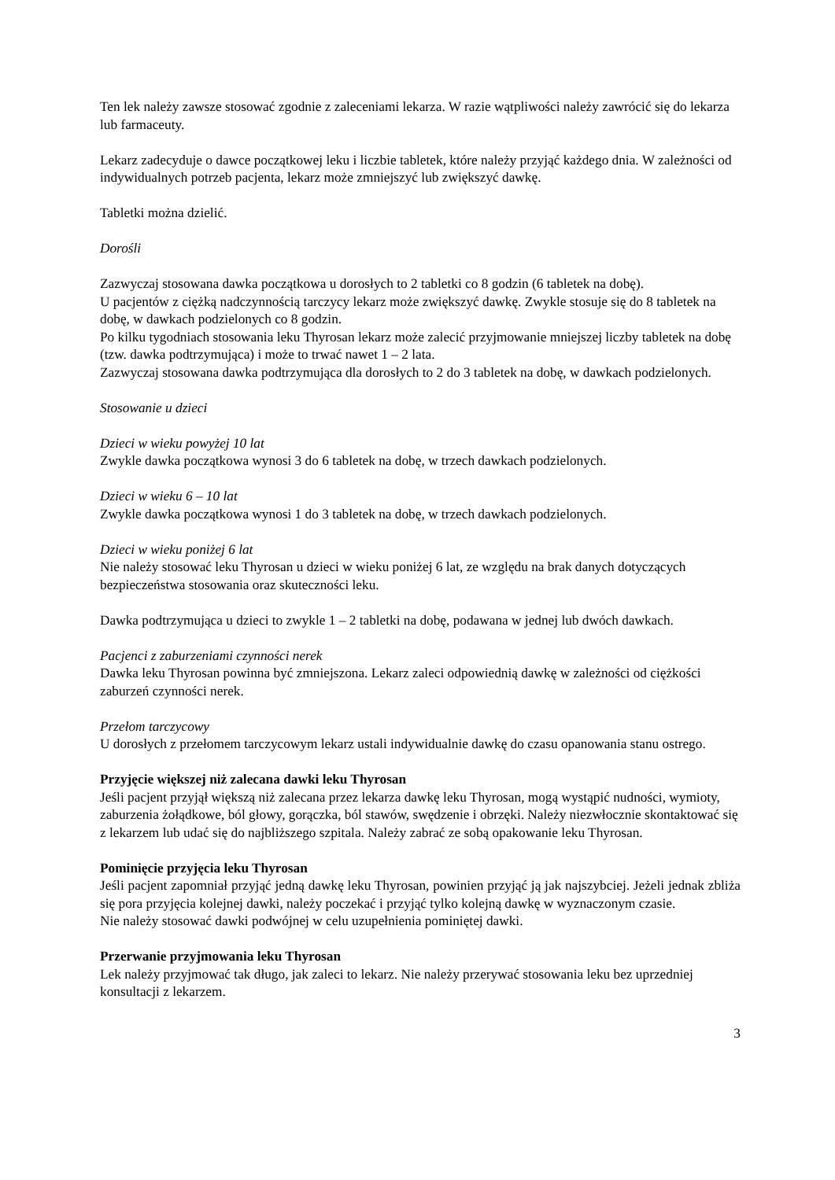Ten lek należy zawsze stosować zgodnie z zaleceniami lekarza. W razie wątpliwości należy zawrócić się do lekarza lub farmaceuty.
Lekarz zadecyduje o dawce początkowej leku i liczbie tabletek, które należy przyjąć każdego dnia. W zależności od indywidualnych potrzeb pacjenta, lekarz może zmniejszyć lub zwiększyć dawkę.
Tabletki można dzielić.
Dorośli
Zazwyczaj stosowana dawka początkowa u dorosłych to 2 tabletki co 8 godzin (6 tabletek na dobę).
U pacjentów z ciężką nadczynnością tarczycy lekarz może zwiększyć dawkę. Zwykle stosuje się do 8 tabletek na dobę, w dawkach podzielonych co 8 godzin.
Po kilku tygodniach stosowania leku Thyrosan lekarz może zalecić przyjmowanie mniejszej liczby tabletek na dobę (tzw. dawka podtrzymująca) i może to trwać nawet 1 – 2 lata.
Zazwyczaj stosowana dawka podtrzymująca dla dorosłych to 2 do 3 tabletek na dobę, w dawkach podzielonych.
Stosowanie u dzieci
Dzieci w wieku powyżej 10 lat
Zwykle dawka początkowa wynosi 3 do 6 tabletek na dobę, w trzech dawkach podzielonych.
Dzieci w wieku 6 – 10 lat
Zwykle dawka początkowa wynosi 1 do 3 tabletek na dobę, w trzech dawkach podzielonych.
Dzieci w wieku poniżej 6 lat
Nie należy stosować leku Thyrosan u dzieci w wieku poniżej 6 lat, ze względu na brak danych dotyczących bezpieczeństwa stosowania oraz skuteczności leku.
Dawka podtrzymująca u dzieci to zwykle 1 – 2 tabletki na dobę, podawana w jednej lub dwóch dawkach.
Pacjenci z zaburzeniami czynności nerek
Dawka leku Thyrosan powinna być zmniejszona. Lekarz zaleci odpowiednią dawkę w zależności od ciężkości zaburzeń czynności nerek.
Przełom tarczycowy
U dorosłych z przełomem tarczycowym lekarz ustali indywidualnie dawkę do czasu opanowania stanu ostrego.
Przyjęcie większej niż zalecana dawki leku Thyrosan
Jeśli pacjent przyjął większą niż zalecana przez lekarza dawkę leku Thyrosan, mogą wystąpić nudności, wymioty, zaburzenia żołądkowe, ból głowy, gorączka, ból stawów, swędzenie i obrzęki. Należy niezwłocznie skontaktować się z lekarzem lub udać się do najbliższego szpitala. Należy zabrać ze sobą opakowanie leku Thyrosan.
Pominięcie przyjęcia leku Thyrosan
Jeśli pacjent zapomniał przyjąć jedną dawkę leku Thyrosan, powinien przyjąć ją jak najszybciej. Jeżeli jednak zbliża się pora przyjęcia kolejnej dawki, należy poczekać i przyjąć tylko kolejną dawkę w wyznaczonym czasie.
Nie należy stosować dawki podwójnej w celu uzupełnienia pominiętej dawki.
Przerwanie przyjmowania leku Thyrosan
Lek należy przyjmować tak długo, jak zaleci to lekarz. Nie należy przerywać stosowania leku bez uprzedniej konsultacji z lekarzem.
3